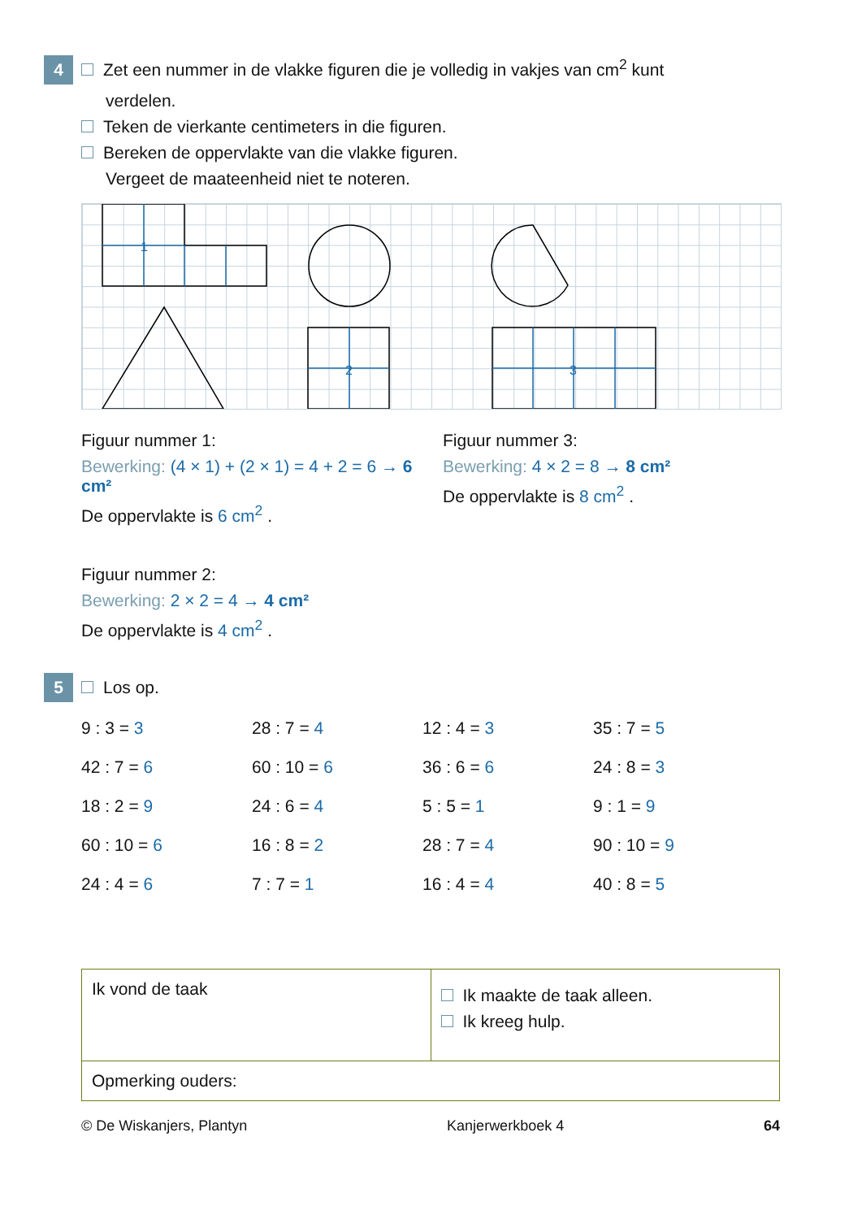4 Zet een nummer in de vlakke figuren die je volledig in vakjes van cm<sup>2</sup> kunt
verdelen.
Teken de vierkante centimeters in die figuren.
Bereken de oppervlakte van die vlakke figuren.
Vergeet de maateenheid niet te noteren.
1
2
3
Figuur nummer 1:
Bewerking: (4 × 1) + (2 × 1) = 4 + 2 = 6 → 6 cm²
De oppervlakte is 6 cm<sup>2</sup> .
Figuur nummer 3:
Bewerking: 4 × 2 = 8 → 8 cm²
De oppervlakte is 8 cm<sup>2</sup> .
Figuur nummer 2:
Bewerking: 2 × 2 = 4 → 4 cm²
De oppervlakte is 4 cm<sup>2</sup> .
5 Los op.
| 9 : 3 = 3 | 28 : 7 = 4 | 12 : 4 = 3 | 35 : 7 = 5 |
| 42 : 7 = 6 | 60 : 10 = 6 | 36 : 6 = 6 | 24 : 8 = 3 |
| 18 : 2 = 9 | 24 : 6 = 4 | 5 : 5 = 1 | 9 : 1 = 9 |
| 60 : 10 = 6 | 16 : 8 = 2 | 28 : 7 = 4 | 90 : 10 = 9 |
| 24 : 4 = 6 | 7 : 7 = 1 | 16 : 4 = 4 | 40 : 8 = 5 |
Ik vond de taak
Ik maakte de taak alleen.
Ik kreeg hulp.
Opmerking ouders:
© De Wiskanjers, Plantyn Kanjerwerkboek 4 64